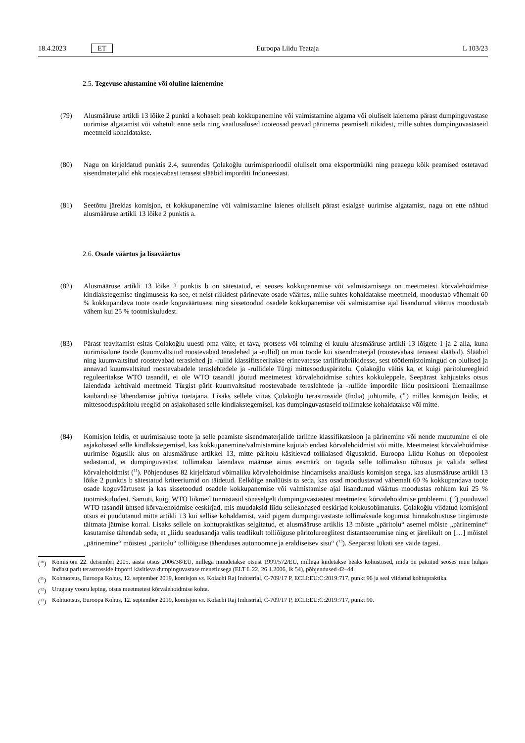18.4.2023 ET Euroopa Liidu Teataja L 103/23
2.5. Tegevuse alustamine või oluline laienemine
(79) Alusmääruse artikli 13 lõike 2 punkti a kohaselt peab kokkupanemine või valmistamine algama või oluliselt laienema pärast dumpinguvastase uurimise algatamist või vahetult enne seda ning vaatlusalused tooteosad peavad pärinema peamiselt riikidest, mille suhtes dumpinguvastaseid meetmeid kohaldatakse.
(80) Nagu on kirjeldatud punktis 2.4, suurendas Çolakoğlu uurimisperioodil oluliselt oma eksportmüüki ning peaaegu kõik peamised ostetavad sisendmaterjalid ehk roostevabast terasest slääbid imporditi Indoneesiast.
(81) Seetõttu järeldas komisjon, et kokkupanemine või valmistamine laienes oluliselt pärast esialgse uurimise algatamist, nagu on ette nähtud alusmääruse artikli 13 lõike 2 punktis a.
2.6. Osade väärtus ja lisaväärtus
(82) Alusmääruse artikli 13 lõike 2 punktis b on sätestatud, et seoses kokkupanemise või valmistamisega on meetmetest kõrvalehoidmise kindlakstegemise tingimuseks ka see, et neist riikidest pärinevate osade väärtus, mille suhtes kohaldatakse meetmeid, moodustab vähemalt 60 % kokkupandava toote osade koguväärtusest ning sissetoodud osadele kokkupanemise või valmistamise ajal lisandunud väärtus moodustab vähem kui 25 % tootmiskuludest.
(83) Pärast teavitamist esitas Çolakoğlu uuesti oma väite, et tava, protsess või toiming ei kuulu alusmääruse artikli 13 lõigete 1 ja 2 alla, kuna uurimisalune toode (kuumvaltsitud roostevabad teraslehed ja -rullid) on muu toode kui sisendmaterjal (roostevabast terasest slääbid). Slääbid ning kuumvaltsitud roostevabad teraslehed ja -rullid klassifit­seeritakse erinevatesse tariifirubriikidesse, sest töötlemistoimingud on olulised ja annavad kuumvaltsitud roostevabadele teraslehtedele ja -rullidele Türgi mittesooduspäritolu. Çolakoğlu väitis ka, et kuigi päritolureegleid reguleeritakse WTO tasandil, ei ole WTO tasandil jõutud meetmetest kõrvalehoidmise suhtes kokkuleppele. Seepärast kahjustaks otsus laiendada kehtivaid meetmeid Türgist pärit kuumvaltsitud roostevabade teraslehtede ja -rullide impordile liidu positsiooni ülemaailmse kaubanduse lähendamise juhtiva toetajana. Lisaks sellele viitas Çolakoğlu terastrosside (India) juhtumile, (<sup>10</sup>) milles komisjon leidis, et mittesooduspäritolu reeglid on asjakohased selle kindlakstegemisel, kas dumpinguvastaseid tollimakse kohaldatakse või mitte.
(84) Komisjon leidis, et uurimisaluse toote ja selle peamiste sisendmaterjalide tariifne klassifikatsioon ja pärinemine või nende muutumine ei ole asjakohased selle kindlakstegemisel, kas kokkupanemine/valmistamine kujutab endast kõrvalehoidmist või mitte. Meetmetest kõrvalehoidmise uurimise õiguslik alus on alusmääruse artikkel 13, mitte päritolu käsitlevad tollialased õigusaktid. Euroopa Liidu Kohus on tõepoolest sedastanud, et dumpinguvastast tollimaksu laiendava määruse ainus eesmärk on tagada selle tollimaksu tõhusus ja vältida sellest kõrvalehoidmist (<sup>11</sup>). Põhjenduses 82 kirjeldatud võimaliku kõrvalehoidmise hindamiseks analüüsis komisjon seega, kas alusmääruse artikli 13 lõike 2 punktis b sätestatud kriteeriumid on täidetud. Eelkõige analüüsis ta seda, kas osad moodustavad vähemalt 60 % kokkupandava toote osade koguväärtusest ja kas sissetoodud osadele kokkupanemise või valmistamise ajal lisandunud väärtus moodustas rohkem kui 25 % tootmiskuludest. Samuti, kuigi WTO liikmed tunnistasid sõnaselgelt dumpinguvastastest meetmetest kõrvalehoidmise probleemi, (<sup>12</sup>) puuduvad WTO tasandil ühtsed kõrvalehoidmise eeskirjad, mis muudaksid liidu sellekohased eeskirjad kokkusobimatuks. Çolakoğlu viidatud komisjoni otsus ei puudutanud mitte artikli 13 kui sellise kohaldamist, vaid pigem dumpinguvastaste tollimaksude kogumist hinnakohustuse tingimuste täitmata jätmise korral. Lisaks sellele on kohtupraktikas selgitatud, et alusmääruse artiklis 13 mõiste „päritolu“ asemel mõiste „pärinemine“ kasutamise tähendab seda, et „liidu seadusandja valis teadlikult tolliõiguse päritolureeglitest distantseerumise ning et järelikult on […] mõistel „pärinemine“ mõistest „päritolu“ tolliõiguse tähenduses autonoomne ja eraldiseisev sisu“ (<sup>13</sup>). Seepärast lükati see väide tagasi.
(<sup>10</sup>)
Komisjoni 22. detsembri 2005. aasta otsus 2006/38/EÜ, millega muudetakse otsust 1999/572/EÜ, millega kiidetakse heaks kohustused, mida on pakutud seoses muu hulgas Indiast pärit terastrosside importi käsitleva dumpinguvastase menetlusega (ELT L 22, 26.1.2006, lk 54), põhjendused 42–44.
(<sup>11</sup>)
Kohtuotsus, Euroopa Kohus, 12. september 2019, komisjon vs. Kolachi Raj Industrial, C-709/17 P, ECLI:EU:C:2019:717, punkt 96 ja seal viidatud kohtupraktika.
(<sup>12</sup>)
Uruguay vooru leping, otsus meetmetest kõrvalehoidmise kohta.
(<sup>13</sup>)
Kohtuotsus, Euroopa Kohus, 12. september 2019, komisjon vs. Kolachi Raj Industrial, C-709/17 P, ECLI:EU:C:2019:717, punkt 90.